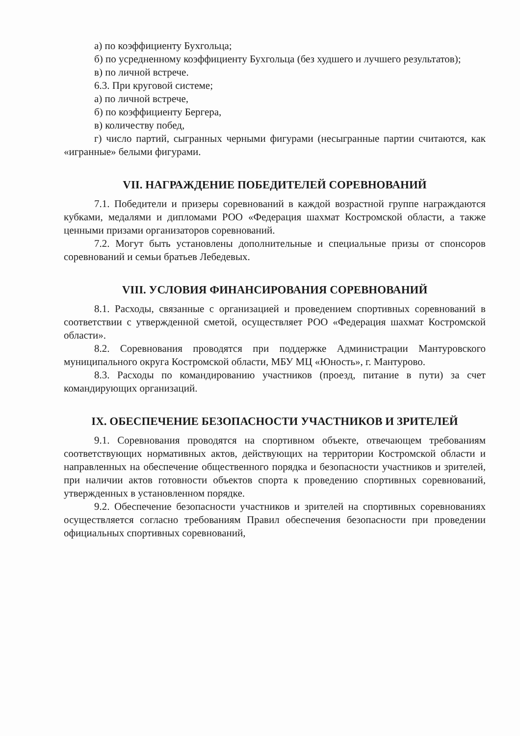а) по коэффициенту Бухгольца;
б) по усредненному коэффициенту Бухгольца (без худшего и лучшего результатов);
в) по личной встрече.
6.3. При круговой системе;
а) по личной встрече,
б) по коэффициенту Бергера,
в) количеству побед,
г) число партий, сыгранных черными фигурами (несыгранные партии считаются, как «игранные» белыми фигурами.
VII. НАГРАЖДЕНИЕ ПОБЕДИТЕЛЕЙ СОРЕВНОВАНИЙ
7.1. Победители и призеры соревнований в каждой возрастной группе награждаются кубками, медалями и дипломами РОО «Федерация шахмат Костромской области, а также ценными призами организаторов соревнований.
7.2. Могут быть установлены дополнительные и специальные призы от спонсоров соревнований и семьи братьев Лебедевых.
VIII. УСЛОВИЯ ФИНАНСИРОВАНИЯ СОРЕВНОВАНИЙ
8.1. Расходы, связанные с организацией и проведением спортивных соревнований в соответствии с утвержденной сметой, осуществляет РОО «Федерация шахмат Костромской области».
8.2. Соревнования проводятся при поддержке Администрации Мантуровского муниципального округа Костромской области, МБУ МЦ «Юность», г. Мантурово.
8.3. Расходы по командированию участников (проезд, питание в пути) за счет командирующих организаций.
IX. ОБЕСПЕЧЕНИЕ БЕЗОПАСНОСТИ УЧАСТНИКОВ И ЗРИТЕЛЕЙ
9.1. Соревнования проводятся на спортивном объекте, отвечающем требованиям соответствующих нормативных актов, действующих на территории Костромской области и направленных на обеспечение общественного порядка и безопасности участников и зрителей, при наличии актов готовности объектов спорта к проведению спортивных соревнований, утвержденных в установленном порядке.
9.2. Обеспечение безопасности участников и зрителей на спортивных соревнованиях осуществляется согласно требованиям Правил обеспечения безопасности при проведении официальных спортивных соревнований,